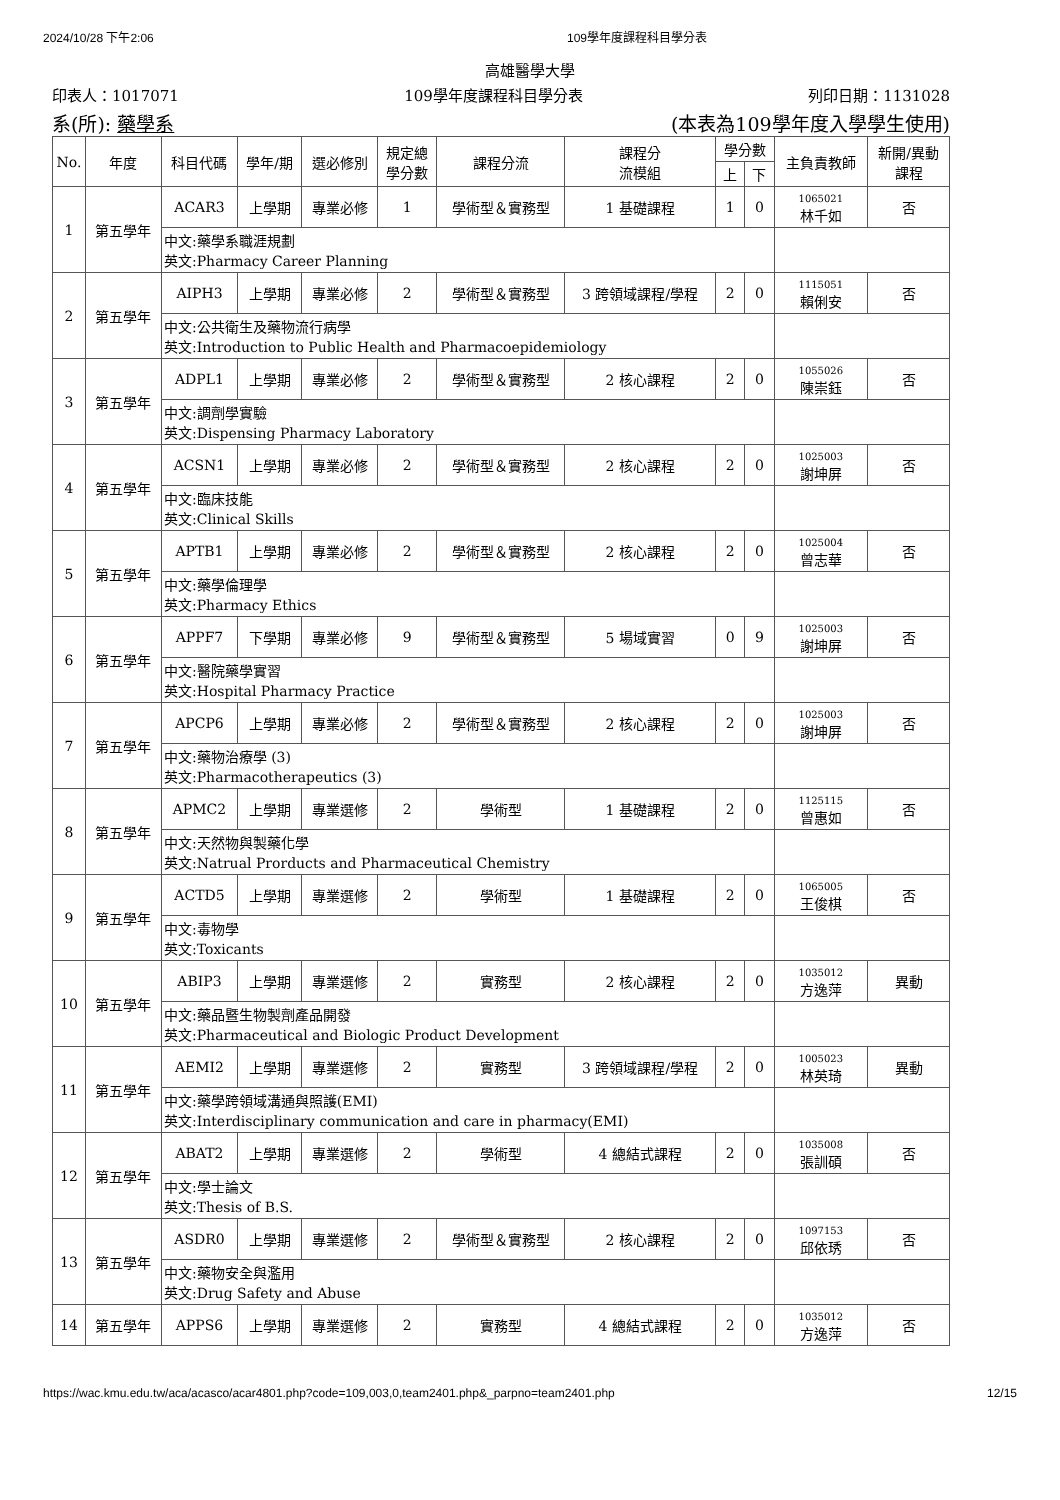2024/10/28 下午2:06 109學年度課程科目學分表
高雄醫學大學
印表人：1017071 109學年度課程科目學分表 列印日期：1131028
系(所): 藥學系 (本表為109學年度入學學生使用)
| No. | 年度 | 科目代碼 | 學年/期 | 選必修別 | 規定總 學分數 | 課程分流 | 課程分 流模組 | 學分數 | | 主負責教師 | 新開/異動 課程 |
| --- | --- | --- | --- | --- | --- | --- | --- | --- | --- | --- | --- |
| | | | | | | | | 上 | 下 | | |
| 1 | 第五學年 | ACAR3 | 上學期 | 專業必修 | 1 | 學術型＆實務型 | 1 基礎課程 | 1 | 0 | 1065021 林千如 | 否 |
| | | 中文:藥學系職涯規劃 英文:Pharmacy Career Planning | | | | | | | | | |
| 2 | 第五學年 | AIPH3 | 上學期 | 專業必修 | 2 | 學術型＆實務型 | 3 跨領域課程/學程 | 2 | 0 | 1115051 賴俐安 | 否 |
| | | 中文:公共衛生及藥物流行病學 英文:Introduction to Public Health and Pharmacoepidemiology | | | | | | | | | |
| 3 | 第五學年 | ADPL1 | 上學期 | 專業必修 | 2 | 學術型＆實務型 | 2 核心課程 | 2 | 0 | 1055026 陳崇鈺 | 否 |
| | | 中文:調劑學實驗 英文:Dispensing Pharmacy Laboratory | | | | | | | | | |
| 4 | 第五學年 | ACSN1 | 上學期 | 專業必修 | 2 | 學術型＆實務型 | 2 核心課程 | 2 | 0 | 1025003 謝坤屏 | 否 |
| | | 中文:臨床技能 英文:Clinical Skills | | | | | | | | | |
| 5 | 第五學年 | APTB1 | 上學期 | 專業必修 | 2 | 學術型＆實務型 | 2 核心課程 | 2 | 0 | 1025004 曾志華 | 否 |
| | | 中文:藥學倫理學 英文:Pharmacy Ethics | | | | | | | | | |
| 6 | 第五學年 | APPF7 | 下學期 | 專業必修 | 9 | 學術型＆實務型 | 5 場域實習 | 0 | 9 | 1025003 謝坤屏 | 否 |
| | | 中文:醫院藥學實習 英文:Hospital Pharmacy Practice | | | | | | | | | |
| 7 | 第五學年 | APCP6 | 上學期 | 專業必修 | 2 | 學術型＆實務型 | 2 核心課程 | 2 | 0 | 1025003 謝坤屏 | 否 |
| | | 中文:藥物治療學 (3) 英文:Pharmacotherapeutics (3) | | | | | | | | | |
| 8 | 第五學年 | APMC2 | 上學期 | 專業選修 | 2 | 學術型 | 1 基礎課程 | 2 | 0 | 1125115 曾惠如 | 否 |
| | | 中文:天然物與製藥化學 英文:Natrual Prorducts and Pharmaceutical Chemistry | | | | | | | | | |
| 9 | 第五學年 | ACTD5 | 上學期 | 專業選修 | 2 | 學術型 | 1 基礎課程 | 2 | 0 | 1065005 王俊棋 | 否 |
| | | 中文:毒物學 英文:Toxicants | | | | | | | | | |
| 10 | 第五學年 | ABIP3 | 上學期 | 專業選修 | 2 | 實務型 | 2 核心課程 | 2 | 0 | 1035012 方逸萍 | 異動 |
| | | 中文:藥品暨生物製劑產品開發 英文:Pharmaceutical and Biologic Product Development | | | | | | | | | |
| 11 | 第五學年 | AEMI2 | 上學期 | 專業選修 | 2 | 實務型 | 3 跨領域課程/學程 | 2 | 0 | 1005023 林英琦 | 異動 |
| | | 中文:藥學跨領域溝通與照護(EMI) 英文:Interdisciplinary communication and care in pharmacy(EMI) | | | | | | | | | |
| 12 | 第五學年 | ABAT2 | 上學期 | 專業選修 | 2 | 學術型 | 4 總結式課程 | 2 | 0 | 1035008 張訓碩 | 否 |
| | | 中文:學士論文 英文:Thesis of B.S. | | | | | | | | | |
| 13 | 第五學年 | ASDR0 | 上學期 | 專業選修 | 2 | 學術型＆實務型 | 2 核心課程 | 2 | 0 | 1097153 邱依琇 | 否 |
| | | 中文:藥物安全與濫用 英文:Drug Safety and Abuse | | | | | | | | | |
| 14 | 第五學年 | APPS6 | 上學期 | 專業選修 | 2 | 實務型 | 4 總結式課程 | 2 | 0 | 1035012 方逸萍 | 否 |
https://wac.kmu.edu.tw/aca/acasco/acar4801.php?code=109,003,0,team2401.php&_parpno=team2401.php 12/15